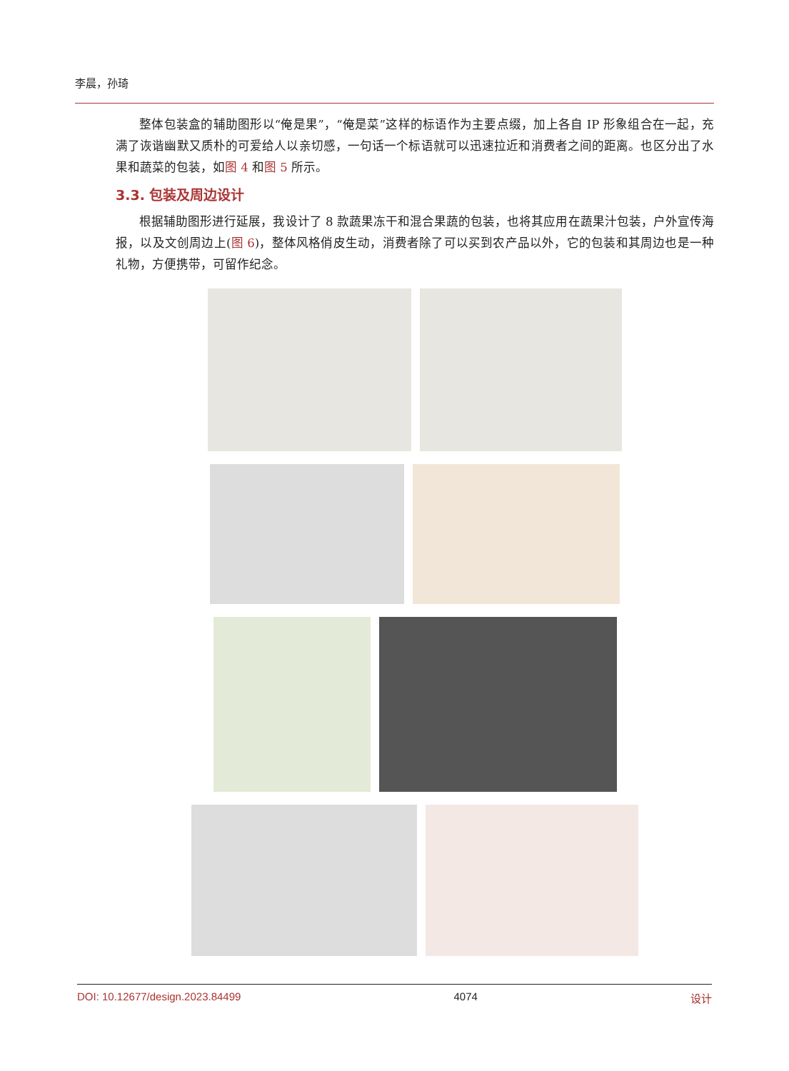李晨，孙琦
整体包装盒的辅助图形以“俺是果”，“俺是菜”这样的标语作为主要点缀，加上各自 IP 形象组合在一起，充满了诙谐幽默又质朴的可爱给人以亲切感，一句话一个标语就可以迅速拉近和消费者之间的距离。也区分出了水果和蔬菜的包装，如图 4 和图 5 所示。
3.3. 包装及周边设计
根据辅助图形进行延展，我设计了 8 款蔬果冻干和混合果蔬的包装，也将其应用在蔬果汁包装，户外宣传海报，以及文创周边上(图 6)，整体风格俏皮生动，消费者除了可以买到农产品以外，它的包装和其周边也是一种礼物，方便携带，可留作纪念。
DOI: 10.12677/design.2023.84499 4074 设计